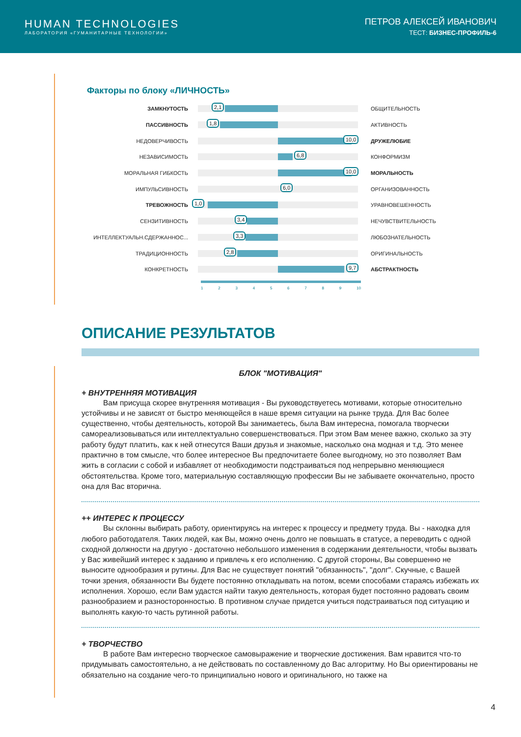HUMAN TECHNOLOGIES
ЛАБОРАТОРИЯ «ГУМАНИТАРНЫЕ ТЕХНОЛОГИИ»
ПЕТРОВ АЛЕКСЕЙ ИВАНОВИЧ
ТЕСТ: БИЗНЕС-ПРОФИЛЬ-6
Факторы по блоку «ЛИЧНОСТЬ»
ЗАМКНУТОСТЬ
2,1
ОБЩИТЕЛЬНОСТЬ
ПАССИВНОСТЬ
1,8
АКТИВНОСТЬ
НЕДОВЕРЧИВОСТЬ
10,0
ДРУЖЕЛЮБИЕ
НЕЗАВИСИМОСТЬ
6,8
КОНФОРМИЗМ
МОРАЛЬНАЯ ГИБКОСТЬ
10,0
МОРАЛЬНОСТЬ
ИМПУЛЬСИВНОСТЬ
6,0
ОРГАНИЗОВАННОСТЬ
ТРЕВОЖНОСТЬ
1,0
УРАВНОВЕШЕННОСТЬ
СЕНЗИТИВНОСТЬ
3,4
НЕЧУВСТВИТЕЛЬНОСТЬ
ИНТЕЛЛЕКТУАЛЬН.СДЕРЖАННОС...
3,3
ЛЮБОЗНАТЕЛЬНОСТЬ
ТРАДИЦИОННОСТЬ
2,8
ОРИГИНАЛЬНОСТЬ
КОНКРЕТНОСТЬ
9,7
АБСТРАКТНОСТЬ
123456789 10
ОПИСАНИЕ РЕЗУЛЬТАТОВ
БЛОК "МОТИВАЦИЯ"
+ ВНУТРЕННЯЯ МОТИВАЦИЯ
Вам присуща скорее внутренняя мотивация - Вы руководствуетесь мотивами, которые относительно устойчивы и не зависят от быстро меняющейся в наше время ситуации на рынке труда. Для Вас более существенно, чтобы деятельность, которой Вы занимаетесь, была Вам интересна, помогала творчески самореализовываться или интеллектуально совершенствоваться. При этом Вам менее важно, сколько за эту работу будут платить, как к ней отнесутся Ваши друзья и знакомые, насколько она модная и т.д. Это менее практично в том смысле, что более интересное Вы предпочитаете более выгодному, но это позволяет Вам жить в согласии с собой и избавляет от необходимости подстраиваться под непрерывно меняющиеся обстоятельства. Кроме того, материальную составляющую профессии Вы не забываете окончательно, просто она для Вас вторична.
++ ИНТЕРЕС К ПРОЦЕССУ
Вы склонны выбирать работу, ориентируясь на интерес к процессу и предмету труда. Вы - находка для любого работодателя. Таких людей, как Вы, можно очень долго не повышать в статусе, а переводить с одной сходной должности на другую - достаточно небольшого изменения в содержании деятельности, чтобы вызвать у Вас живейший интерес к заданию и привлечь к его исполнению. С другой стороны, Вы совершенно не выносите однообразия и рутины. Для Вас не существует понятий "обязанность", "долг". Скучные, с Вашей точки зрения, обязанности Вы будете постоянно откладывать на потом, всеми способами стараясь избежать их исполнения. Хорошо, если Вам удастся найти такую деятельность, которая будет постоянно радовать своим разнообразием и разносторонностью. В противном случае придется учиться подстраиваться под ситуацию и выполнять какую-то часть рутинной работы.
+ ТВОРЧЕСТВО
В работе Вам интересно творческое самовыражение и творческие достижения. Вам нравится что-то придумывать самостоятельно, а не действовать по составленному до Вас алгоритму. Но Вы ориентированы не обязательно на создание чего-то принципиально нового и оригинального, но также на
4